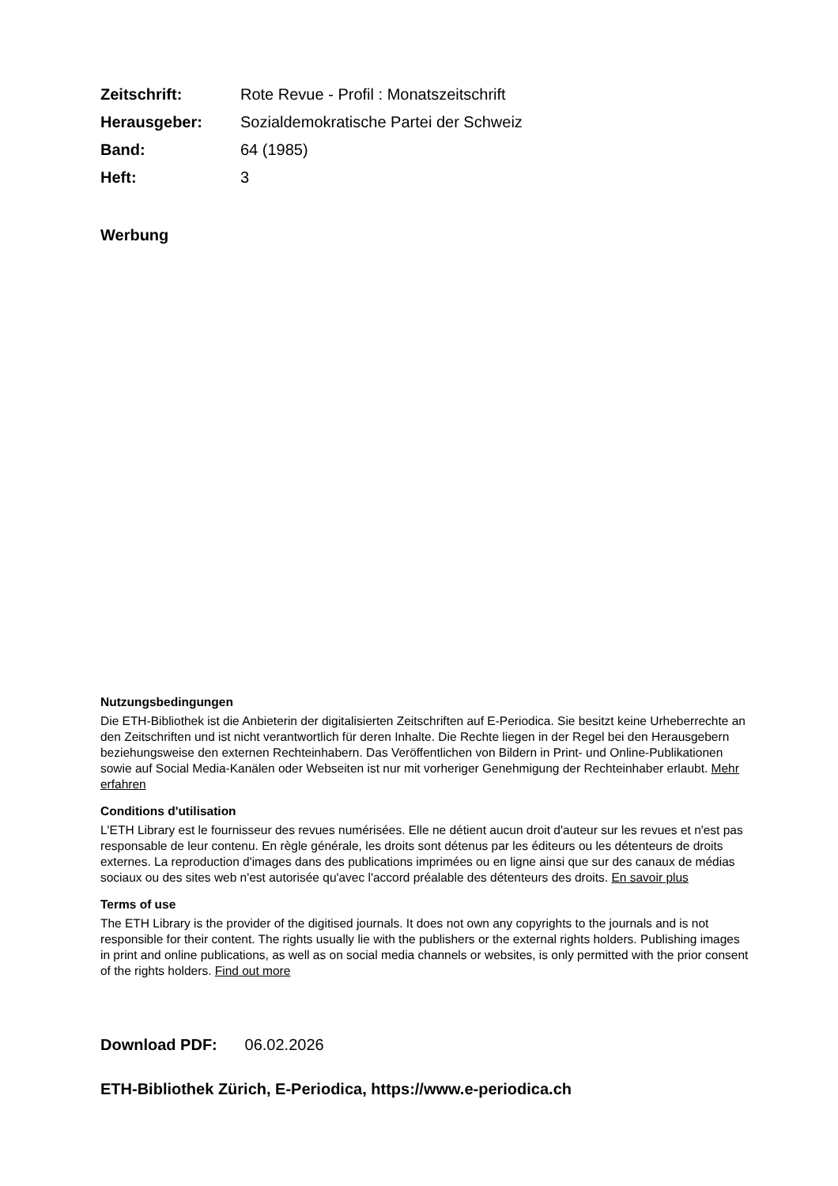| Zeitschrift: | Rote Revue - Profil : Monatszeitschrift |
| Herausgeber: | Sozialdemokratische Partei der Schweiz |
| Band: | 64 (1985) |
| Heft: | 3 |
Werbung
Nutzungsbedingungen
Die ETH-Bibliothek ist die Anbieterin der digitalisierten Zeitschriften auf E-Periodica. Sie besitzt keine Urheberrechte an den Zeitschriften und ist nicht verantwortlich für deren Inhalte. Die Rechte liegen in der Regel bei den Herausgebern beziehungsweise den externen Rechteinhabern. Das Veröffentlichen von Bildern in Print- und Online-Publikationen sowie auf Social Media-Kanälen oder Webseiten ist nur mit vorheriger Genehmigung der Rechteinhaber erlaubt. Mehr erfahren
Conditions d'utilisation
L'ETH Library est le fournisseur des revues numérisées. Elle ne détient aucun droit d'auteur sur les revues et n'est pas responsable de leur contenu. En règle générale, les droits sont détenus par les éditeurs ou les détenteurs de droits externes. La reproduction d'images dans des publications imprimées ou en ligne ainsi que sur des canaux de médias sociaux ou des sites web n'est autorisée qu'avec l'accord préalable des détenteurs des droits. En savoir plus
Terms of use
The ETH Library is the provider of the digitised journals. It does not own any copyrights to the journals and is not responsible for their content. The rights usually lie with the publishers or the external rights holders. Publishing images in print and online publications, as well as on social media channels or websites, is only permitted with the prior consent of the rights holders. Find out more
Download PDF: 06.02.2026
ETH-Bibliothek Zürich, E-Periodica, https://www.e-periodica.ch